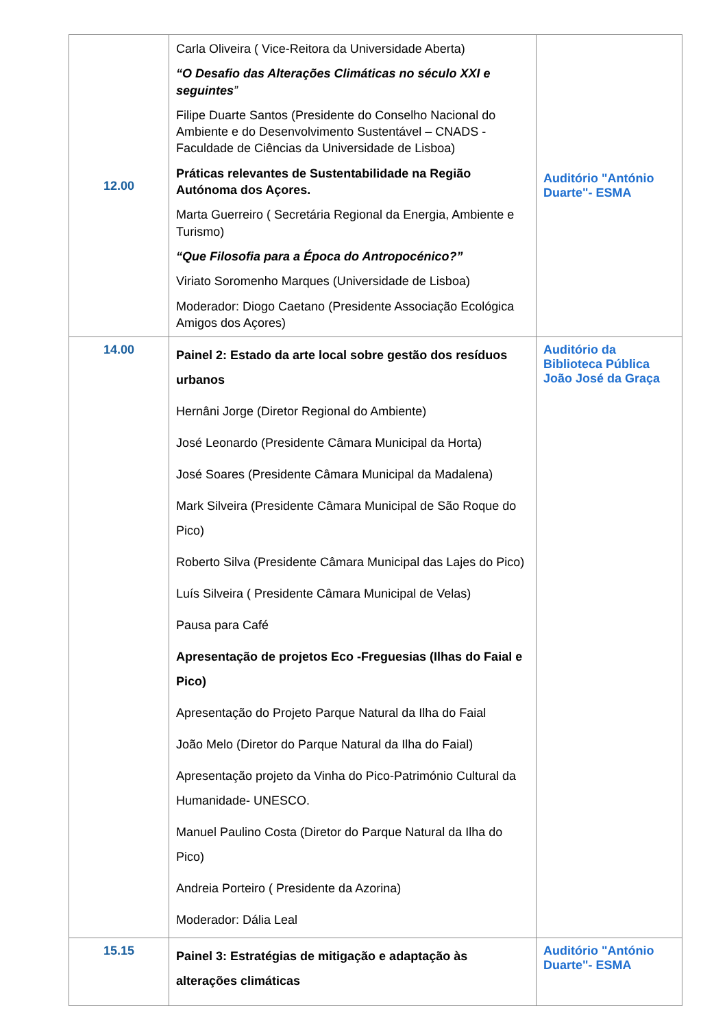| 12.00 | Carla Oliveira ( Vice-Reitora da Universidade Aberta) “O Desafio das Alterações Climáticas no século XXI e seguintes ” Filipe Duarte Santos (Presidente do Conselho Nacional do Ambiente e do Desenvolvimento Sustentável – CNADS - Faculdade de Ciências da Universidade de Lisboa) Práticas relevantes de Sustentabilidade na Região Autónoma dos Açores. Marta Guerreiro ( Secretária Regional da Energia, Ambiente e Turismo) “Que Filosofia para a Época do Antropocénico?” Viriato Soromenho Marques (Universidade de Lisboa) Moderador: Diogo Caetano (Presidente Associação Ecológica Amigos dos Açores) | Auditório "António Duarte"- ESMA |
| 14.00 | Painel 2: Estado da arte local sobre gestão dos resíduos urbanos Hernâni Jorge (Diretor Regional do Ambiente) José Leonardo (Presidente Câmara Municipal da Horta) José Soares (Presidente Câmara Municipal da Madalena) Mark Silveira (Presidente Câmara Municipal de São Roque do Pico) Roberto Silva (Presidente Câmara Municipal das Lajes do Pico) Luís Silveira ( Presidente Câmara Municipal de Velas) Pausa para Café Apresentação de projetos Eco -Freguesias (Ilhas do Faial e Pico) Apresentação do Projeto Parque Natural da Ilha do Faial João Melo (Diretor do Parque Natural da Ilha do Faial) Apresentação projeto da Vinha do Pico-Património Cultural da Humanidade- UNESCO. Manuel Paulino Costa (Diretor do Parque Natural da Ilha do Pico) Andreia Porteiro ( Presidente da Azorina) Moderador: Dália Leal | Auditório da Biblioteca Pública João José da Graça |
| 15.15 | Painel 3: Estratégias de mitigação e adaptação às alterações climáticas | Auditório "António Duarte"- ESMA |